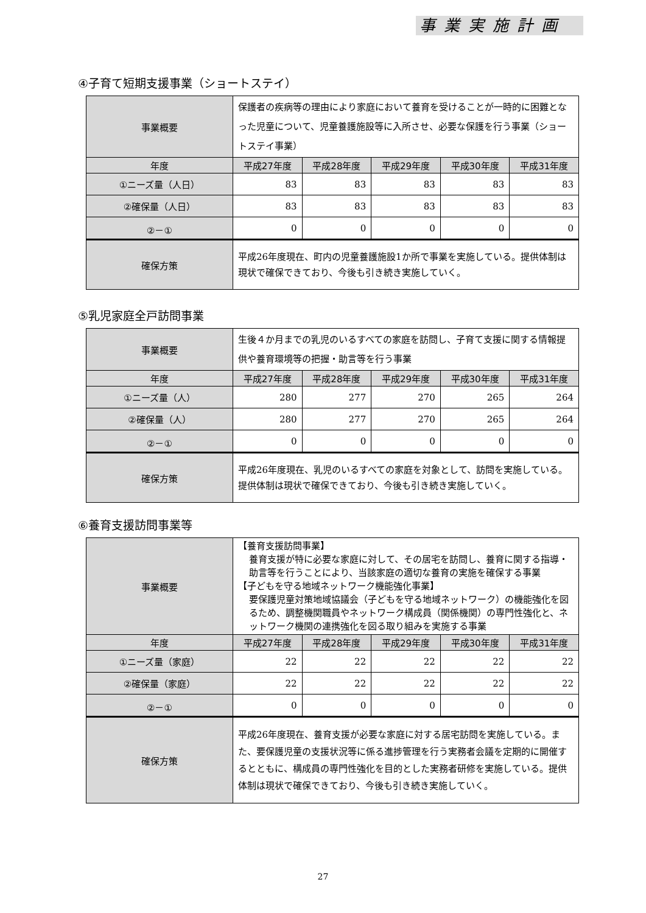事業実施計画
④子育て短期支援事業（ショートステイ）
| 事業概要 | 保護者の疾病等の理由により家庭において養育を受けることが一時的に困難となった児童について、児童養護施設等に入所させ、必要な保護を行う事業（ショートステイ事業） | | | | |
| 年度 | 平成27年度 | 平成28年度 | 平成29年度 | 平成30年度 | 平成31年度 |
| ①ニーズ量（人日） | 83 | 83 | 83 | 83 | 83 |
| ②確保量（人日） | 83 | 83 | 83 | 83 | 83 |
| ②－① | 0 | 0 | 0 | 0 | 0 |
| 確保方策 | 平成26年度現在、町内の児童養護施設1か所で事業を実施している。提供体制は現状で確保できており、今後も引き続き実施していく。 | | | | |
⑤乳児家庭全戸訪問事業
| 事業概要 | 生後４か月までの乳児のいるすべての家庭を訪問し、子育て支援に関する情報提供や養育環境等の把握・助言等を行う事業 | | | | |
| 年度 | 平成27年度 | 平成28年度 | 平成29年度 | 平成30年度 | 平成31年度 |
| ①ニーズ量（人） | 280 | 277 | 270 | 265 | 264 |
| ②確保量（人） | 280 | 277 | 270 | 265 | 264 |
| ②－① | 0 | 0 | 0 | 0 | 0 |
| 確保方策 | 平成26年度現在、乳児のいるすべての家庭を対象として、訪問を実施している。提供体制は現状で確保できており、今後も引き続き実施していく。 | | | | |
⑥養育支援訪問事業等
| 事業概要 | 【養育支援訪問事業】 養育支援が特に必要な家庭に対して、その居宅を訪問し、養育に関する指導・助言等を行うことにより、当該家庭の適切な養育の実施を確保する事業 【子どもを守る地域ネットワーク機能強化事業】 要保護児童対策地域協議会（子どもを守る地域ネットワーク）の機能強化を図るため、調整機関職員やネットワーク構成員（関係機関）の専門性強化と、ネットワーク機関の連携強化を図る取り組みを実施する事業 | | | | |
| 年度 | 平成27年度 | 平成28年度 | 平成29年度 | 平成30年度 | 平成31年度 |
| ①ニーズ量（家庭） | 22 | 22 | 22 | 22 | 22 |
| ②確保量（家庭） | 22 | 22 | 22 | 22 | 22 |
| ②－① | 0 | 0 | 0 | 0 | 0 |
| 確保方策 | 平成26年度現在、養育支援が必要な家庭に対する居宅訪問を実施している。また、要保護児童の支援状況等に係る進捗管理を行う実務者会議を定期的に開催するとともに、構成員の専門性強化を目的とした実務者研修を実施している。提供体制は現状で確保できており、今後も引き続き実施していく。 | | | | |
27